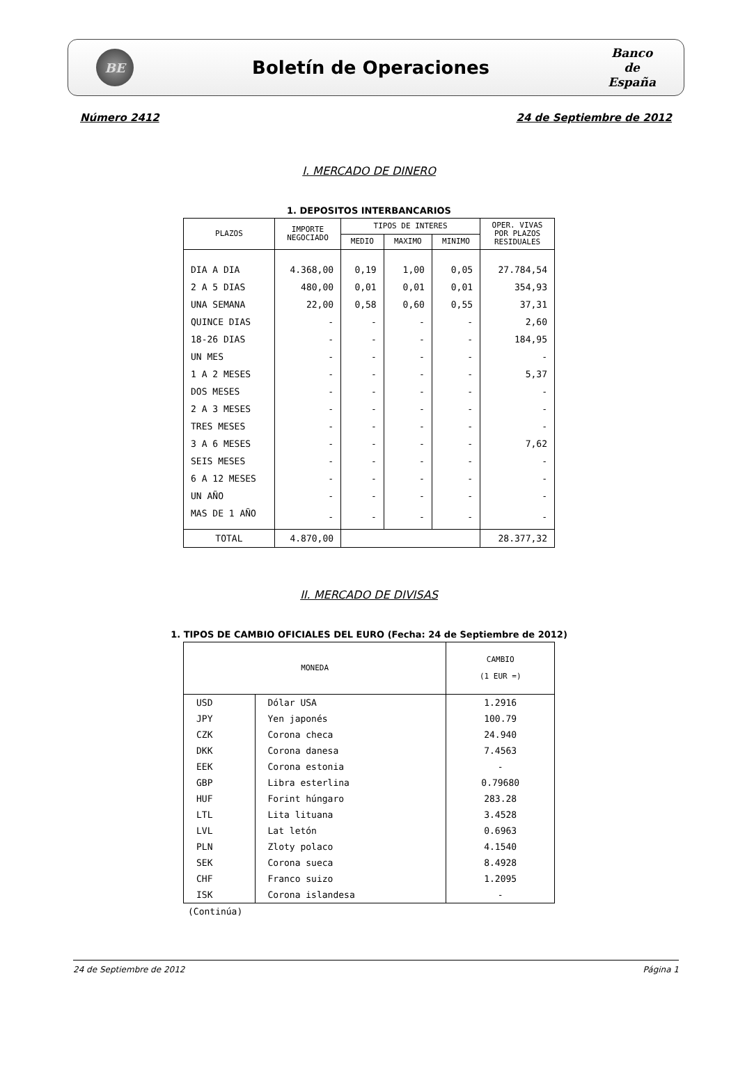BE
Boletín de Operaciones
Banco
de
España
Número 2412 24 de Septiembre de 2012
I. MERCADO DE DINERO
1. DEPOSITOS INTERBANCARIOS
| PLAZOS | IMPORTE NEGOCIADO | TIPOS DE INTERES | | | OPER. VIVAS POR PLAZOS RESIDUALES |
| --- | --- | --- | --- | --- | --- |
| | | MEDIO | MAXIMO | MINIMO | |
| DIA A DIA | 4.368,00 | 0,19 | 1,00 | 0,05 | 27.784,54 |
| 2 A 5 DIAS | 480,00 | 0,01 | 0,01 | 0,01 | 354,93 |
| UNA SEMANA | 22,00 | 0,58 | 0,60 | 0,55 | 37,31 |
| QUINCE DIAS | - | - | - | - | 2,60 |
| 18-26 DIAS | - | - | - | - | 184,95 |
| UN MES | - | - | - | - | - |
| 1 A 2 MESES | - | - | - | - | 5,37 |
| DOS MESES | - | - | - | - | - |
| 2 A 3 MESES | - | - | - | - | - |
| TRES MESES | - | - | - | - | - |
| 3 A 6 MESES | - | - | - | - | 7,62 |
| SEIS MESES | - | - | - | - | - |
| 6 A 12 MESES | - | - | - | - | - |
| UN AÑO | - | - | - | - | - |
| MAS DE 1 AÑO | - | - | - | - | - |
| TOTAL | 4.870,00 | | | | 28.377,32 |
II. MERCADO DE DIVISAS
1. TIPOS DE CAMBIO OFICIALES DEL EURO (Fecha: 24 de Septiembre de 2012)
| MONEDA | | CAMBIO (1 EUR =) |
| --- | --- | --- |
| USD | Dólar USA | 1.2916 |
| JPY | Yen japonés | 100.79 |
| CZK | Corona checa | 24.940 |
| DKK | Corona danesa | 7.4563 |
| EEK | Corona estonia | - |
| GBP | Libra esterlina | 0.79680 |
| HUF | Forint húngaro | 283.28 |
| LTL | Lita lituana | 3.4528 |
| LVL | Lat letón | 0.6963 |
| PLN | Zloty polaco | 4.1540 |
| SEK | Corona sueca | 8.4928 |
| CHF | Franco suizo | 1.2095 |
| ISK | Corona islandesa | - |
(Continúa)
24 de Septiembre de 2012 Página 1